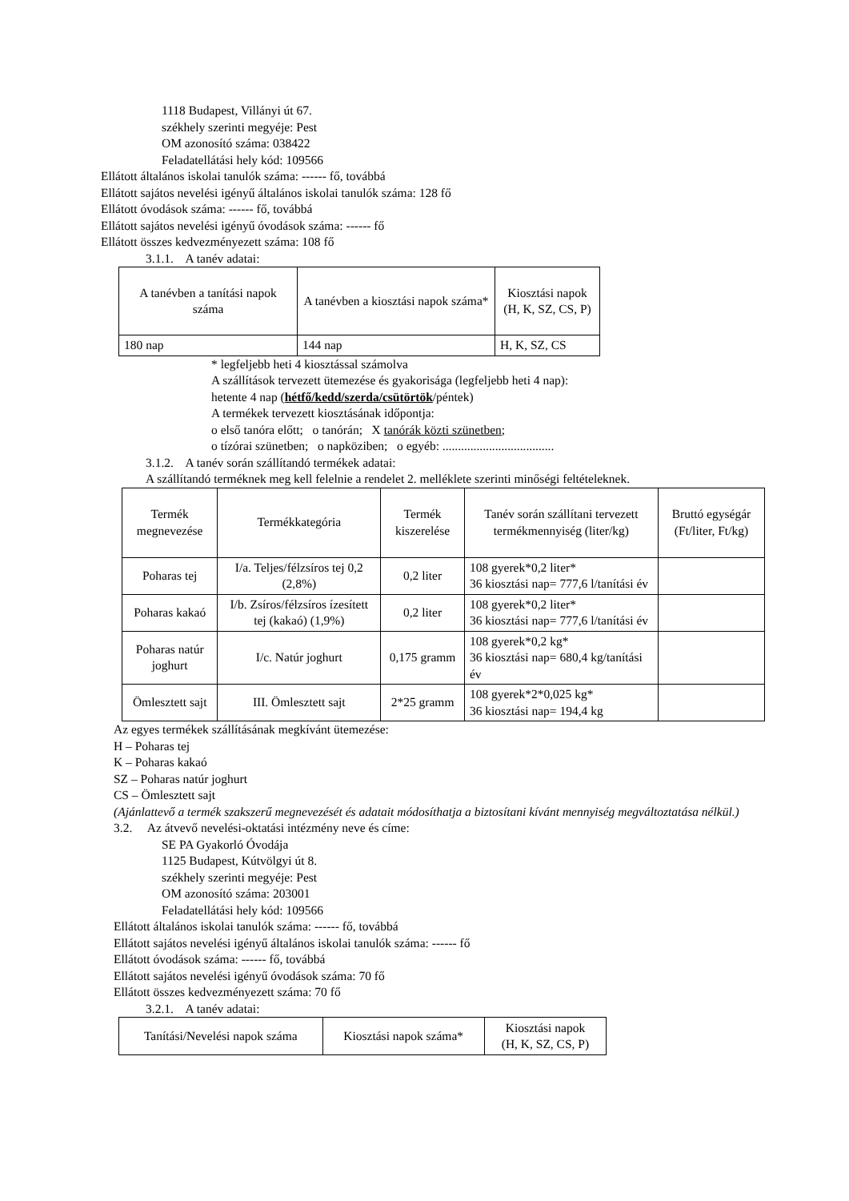1118 Budapest, Villányi út 67.
székhely szerinti megyéje: Pest
OM azonosító száma: 038422
Feladatellátási hely kód: 109566
Ellátott általános iskolai tanulók száma: ------ fő, továbbá
Ellátott sajátos nevelési igényű általános iskolai tanulók száma: 128 fő
Ellátott óvodások száma: ------ fő, továbbá
Ellátott sajátos nevelési igényű óvodások száma: ------ fő
Ellátott összes kedvezményezett száma: 108 fő
3.1.1. A tanév adatai:
| A tanévben a tanítási napok száma | A tanévben a kiosztási napok száma* | Kiosztási napok (H, K, SZ, CS, P) |
| --- | --- | --- |
| 180 nap | 144 nap | H, K, SZ, CS |
* legfeljebb heti 4 kiosztással számolva
A szállítások tervezett ütemezése és gyakorisága (legfeljebb heti 4 nap):
hetente 4 nap (hétfő/kedd/szerda/csütörtök/péntek)
A termékek tervezett kiosztásának időpontja:
o első tanóra előtt; o tanórán; X tanórák közti szünetben;
o tízórai szünetben; o napköziben; o egyéb: ....................................
3.1.2. A tanév során szállítandó termékek adatai:
A szállítandó terméknek meg kell felelnie a rendelet 2. melléklete szerinti minőségi feltételeknek.
| Termék megnevezése | Termékkategória | Termék kiszerelése | Tanév során szállítani tervezett termékmennyiség (liter/kg) | Bruttó egységár (Ft/liter, Ft/kg) |
| --- | --- | --- | --- | --- |
| Poharas tej | I/a. Teljes/félzsíros tej 0,2 (2,8%) | 0,2 liter | 108 gyerek*0,2 liter* 36 kiosztási nap= 777,6 l/tanítási év | |
| Poharas kakaó | I/b. Zsíros/félzsíros ízesített tej (kakaó) (1,9%) | 0,2 liter | 108 gyerek*0,2 liter* 36 kiosztási nap= 777,6 l/tanítási év | |
| Poharas natúr joghurt | I/c. Natúr joghurt | 0,175 gramm | 108 gyerek*0,2 kg* 36 kiosztási nap= 680,4 kg/tanítási év | |
| Ömlesztett sajt | III. Ömlesztett sajt | 2*25 gramm | 108 gyerek*2*0,025 kg* 36 kiosztási nap= 194,4 kg | |
Az egyes termékek szállításának megkívánt ütemezése:
H – Poharas tej
K – Poharas kakaó
SZ – Poharas natúr joghurt
CS – Ömlesztett sajt
(Ajánlattevő a termék szakszerű megnevezését és adatait módosíthatja a biztosítani kívánt mennyiség megváltoztatása nélkül.)
3.2. Az átvevő nevelési-oktatási intézmény neve és címe:
SE PA Gyakorló Óvodája
1125 Budapest, Kútvölgyi út 8.
székhely szerinti megyéje: Pest
OM azonosító száma: 203001
Feladatellátási hely kód: 109566
Ellátott általános iskolai tanulók száma: ------ fő, továbbá
Ellátott sajátos nevelési igényű általános iskolai tanulók száma: ------ fő
Ellátott óvodások száma: ------ fő, továbbá
Ellátott sajátos nevelési igényű óvodások száma: 70 fő
Ellátott összes kedvezményezett száma: 70 fő
3.2.1. A tanév adatai:
| Tanítási/Nevelési napok száma | Kiosztási napok száma* | Kiosztási napok (H, K, SZ, CS, P) |
| --- | --- | --- |